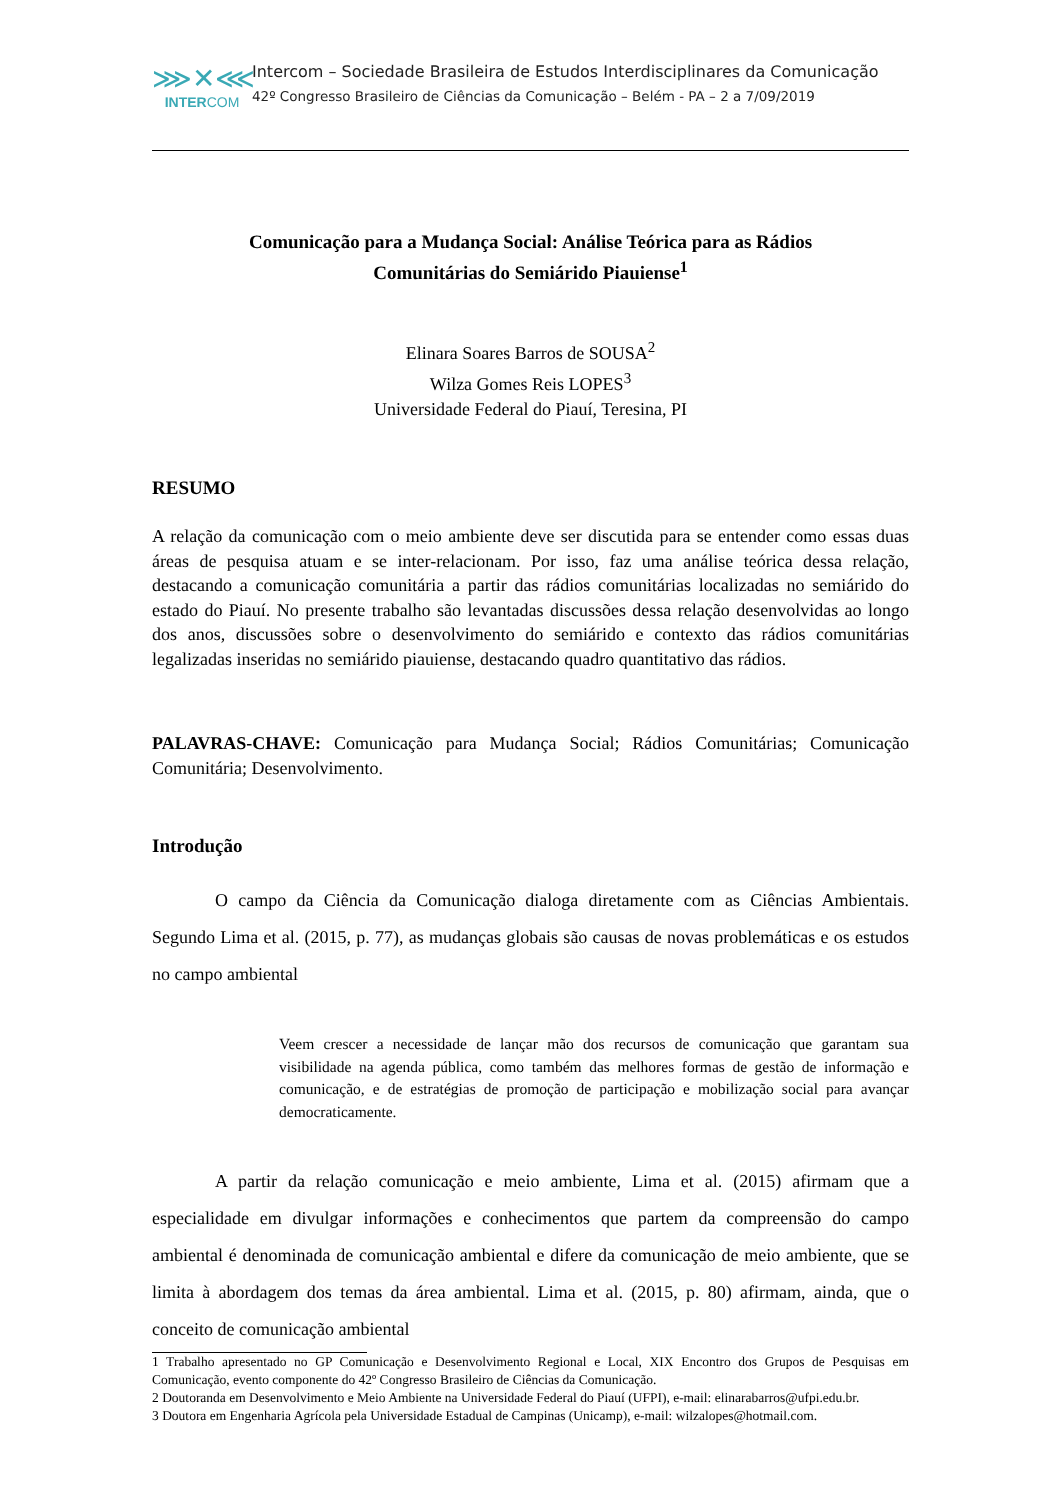⋙✕⋘
INTERCOM
Intercom – Sociedade Brasileira de Estudos Interdisciplinares da Comunicação
42º Congresso Brasileiro de Ciências da Comunicação – Belém - PA – 2 a 7/09/2019
Comunicação para a Mudança Social: Análise Teórica para as Rádios
Comunitárias do Semiárido Piauiense<sup>1</sup>
Elinara Soares Barros de SOUSA<sup>2</sup>
Wilza Gomes Reis LOPES<sup>3</sup>
Universidade Federal do Piauí, Teresina, PI
RESUMO
A relação da comunicação com o meio ambiente deve ser discutida para se entender como essas duas áreas de pesquisa atuam e se inter-relacionam. Por isso, faz uma análise teórica dessa relação, destacando a comunicação comunitária a partir das rádios comunitárias localizadas no semiárido do estado do Piauí. No presente trabalho são levantadas discussões dessa relação desenvolvidas ao longo dos anos, discussões sobre o desenvolvimento do semiárido e contexto das rádios comunitárias legalizadas inseridas no semiárido piauiense, destacando quadro quantitativo das rádios.
PALAVRAS-CHAVE: Comunicação para Mudança Social; Rádios Comunitárias; Comunicação Comunitária; Desenvolvimento.
Introdução
O campo da Ciência da Comunicação dialoga diretamente com as Ciências Ambientais. Segundo Lima et al. (2015, p. 77), as mudanças globais são causas de novas problemáticas e os estudos no campo ambiental
Veem crescer a necessidade de lançar mão dos recursos de comunicação que garantam sua visibilidade na agenda pública, como também das melhores formas de gestão de informação e comunicação, e de estratégias de promoção de participação e mobilização social para avançar democraticamente.
A partir da relação comunicação e meio ambiente, Lima et al. (2015) afirmam que a especialidade em divulgar informações e conhecimentos que partem da compreensão do campo ambiental é denominada de comunicação ambiental e difere da comunicação de meio ambiente, que se limita à abordagem dos temas da área ambiental. Lima et al. (2015, p. 80) afirmam, ainda, que o conceito de comunicação ambiental
1 Trabalho apresentado no GP Comunicação e Desenvolvimento Regional e Local, XIX Encontro dos Grupos de Pesquisas em Comunicação, evento componente do 42º Congresso Brasileiro de Ciências da Comunicação.
2 Doutoranda em Desenvolvimento e Meio Ambiente na Universidade Federal do Piauí (UFPI), e-mail: elinarabarros@ufpi.edu.br.
3 Doutora em Engenharia Agrícola pela Universidade Estadual de Campinas (Unicamp), e-mail: wilzalopes@hotmail.com.